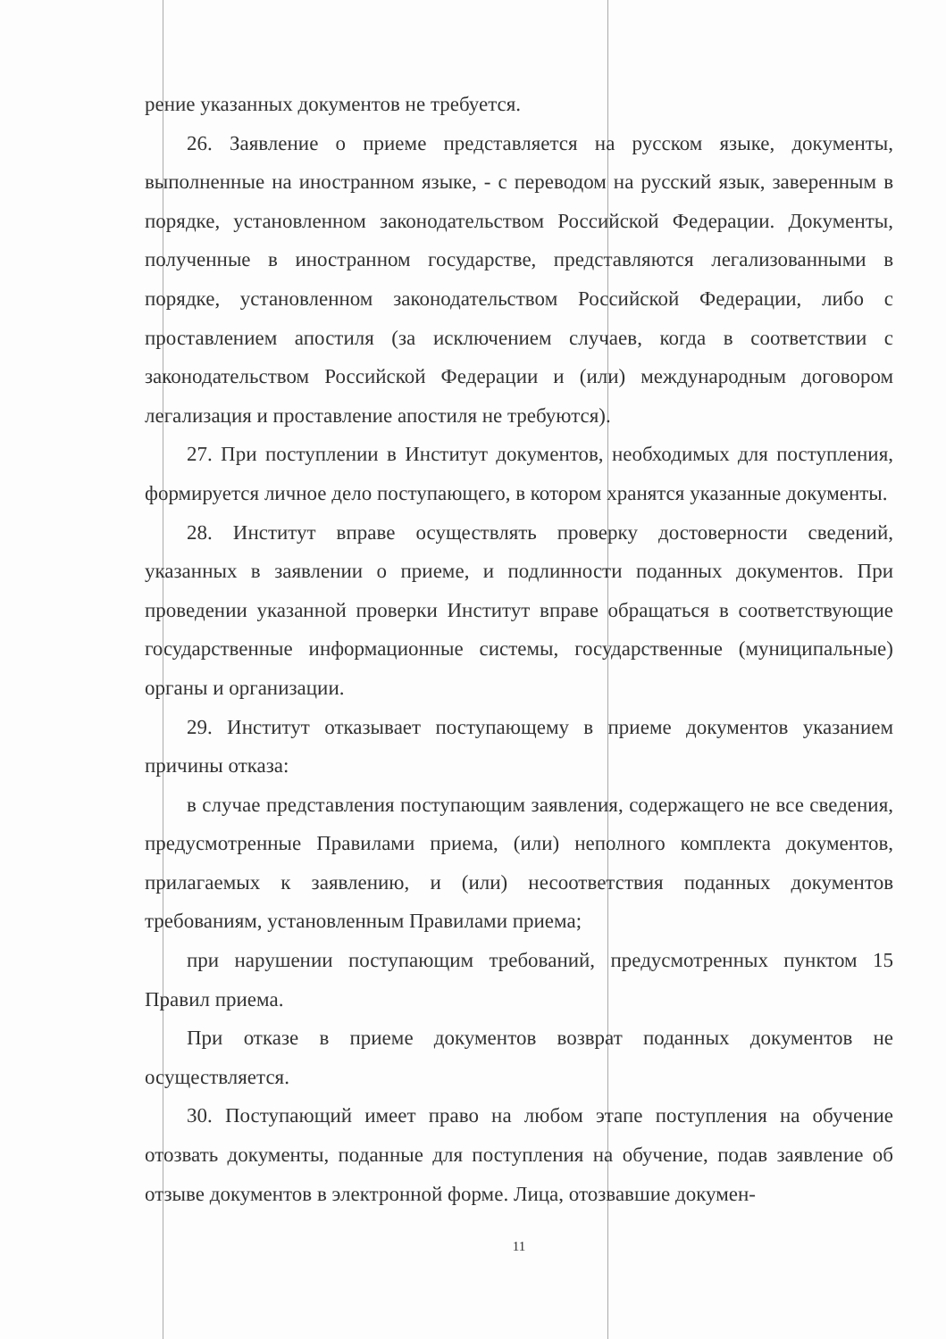рение указанных документов не требуется.
26. Заявление о приеме представляется на русском языке, документы, выполненные на иностранном языке, - с переводом на русский язык, заверенным в порядке, установленном законодательством Российской Федерации. Документы, полученные в иностранном государстве, представляются легализованными в порядке, установленном законодательством Российской Федерации, либо с проставлением апостиля (за исключением случаев, когда в соответствии с законодательством Российской Федерации и (или) международным договором легализация и проставление апостиля не требуются).
27. При поступлении в Институт документов, необходимых для поступления, формируется личное дело поступающего, в котором хранятся указанные документы.
28. Институт вправе осуществлять проверку достоверности сведений, указанных в заявлении о приеме, и подлинности поданных документов. При проведении указанной проверки Институт вправе обращаться в соответствующие государственные информационные системы, государственные (муниципальные) органы и организации.
29. Институт отказывает поступающему в приеме документов указанием причины отказа:
в случае представления поступающим заявления, содержащего не все сведения, предусмотренные Правилами приема, (или) неполного комплекта документов, прилагаемых к заявлению, и (или) несоответствия поданных документов требованиям, установленным Правилами приема;
при нарушении поступающим требований, предусмотренных пунктом 15 Правил приема.
При отказе в приеме документов возврат поданных документов не осуществляется.
30. Поступающий имеет право на любом этапе поступления на обучение отозвать документы, поданные для поступления на обучение, подав заявление об отзыве документов в электронной форме. Лица, отозвавшие докумен-
11